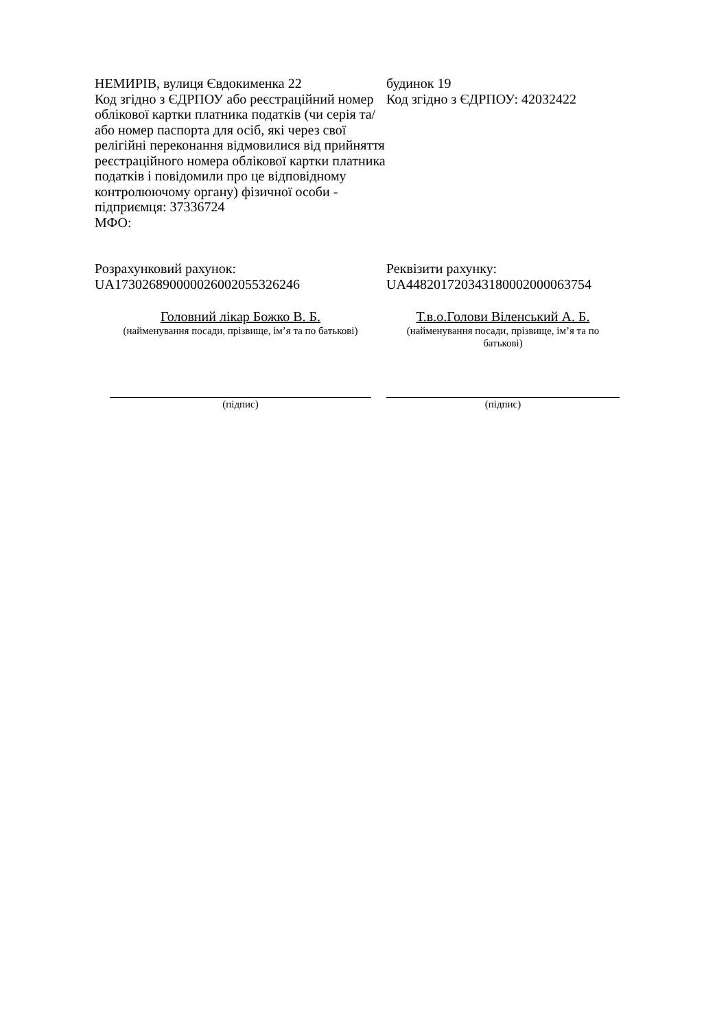НЕМИРІВ, вулиця Євдокименка 22
Код згідно з ЄДРПОУ або реєстраційний номер облікової картки платника податків (чи серія та/або номер паспорта для осіб, які через свої релігійні переконання відмовилися від прийняття реєстраційного номера облікової картки платника податків і повідомили про це відповідному контролюючому органу) фізичної особи - підприємця: 37336724
МФО:
будинок 19
Код згідно з ЄДРПОУ: 42032422
Розрахунковий рахунок:
UA173026890000026002055326246
Реквізити рахунку:
UA448201720343180002000063754
Головний лікар Божко В. Б.
(найменування посади, прізвище, ім’я та по батькові)
Т.в.о.Голови Віленський А. Б.
(найменування посади, прізвище, ім’я та по батькові)
(підпис) (підпис)